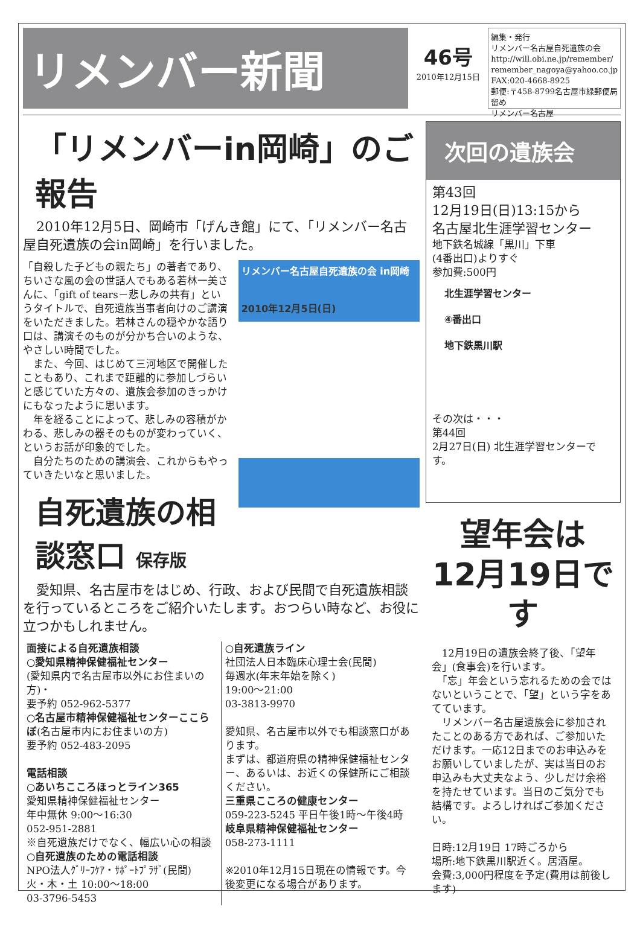リメンバー新聞
46号
2010年12月15日
編集・発行
リメンバー名古屋自死遺族の会
http://will.obi.ne.jp/remember/
remember_nagoya@yahoo.co.jp
FAX:020-4668-8925
郵便:〒458-8799名古屋市緑郵便局留め
リメンバー名古屋
「リメンバーin岡崎」のご報告
　2010年12月5日、岡崎市「げんき館」にて、「リメンバー名古屋自死遺族の会in岡崎」を行いました。
リメンバー名古屋自死遺族の会 in岡崎
2010年12月5日(日)
「自殺した子どもの親たち」の著者であり、ちいさな風の会の世話人でもある若林一美さんに、「gift of tears－悲しみの共有」というタイトルで、自死遺族当事者向けのご講演をいただきました。若林さんの穏やかな語り口は、講演そのものが分かち合いのような、やさしい時間でした。
　また、今回、はじめて三河地区で開催したこともあり、これまで距離的に参加しづらいと感じていた方々の、遺族会参加のきっかけにもなったように思います。
　年を経ることによって、悲しみの容積がかわる、悲しみの器そのものが変わっていく、というお話が印象的でした。
　自分たちのための講演会、これからもやっていきたいなと思いました。
自死遺族の相談窓口 保存版
　愛知県、名古屋市をはじめ、行政、および民間で自死遺族相談を行っているところをご紹介いたします。おつらい時など、お役に立つかもしれません。
面接による自死遺族相談
○愛知県精神保健福祉センター
(愛知県内で名古屋市以外にお住まいの方)・
要予約 052-962-5377
○名古屋市精神保健福祉センターここらぼ(名古屋市内にお住まいの方)
要予約 052-483-2095
電話相談
○あいちこころほっとライン365
愛知県精神保健福祉センター
年中無休 9:00～16:30
052-951-2881
※自死遺族だけでなく、幅広い心の相談
○自死遺族のための電話相談
NPO法人ｸﾞﾘｰﾌｹｱ・ｻﾎﾟｰﾄﾌﾟﾗｻﾞ(民間)
火・木・土 10:00～18:00
03-3796-5453
○自死遺族ライン
社団法人日本臨床心理士会(民間)
毎週水(年末年始を除く)
19:00～21:00
03-3813-9970
愛知県、名古屋市以外でも相談窓口があります。
まずは、都道府県の精神保健福祉センター、あるいは、お近くの保健所にご相談ください。
三重県こころの健康センター
059-223-5245 平日午後1時～午後4時
岐阜県精神保健福祉センター
058-273-1111
※2010年12月15日現在の情報です。今後変更になる場合があります。
次回の遺族会
第43回
12月19日(日)13:15から
名古屋北生涯学習センター
地下鉄名城線「黒川」下車
(4番出口)よりすぐ
参加費:500円
北生涯学習センター
④番出口
地下鉄黒川駅
その次は・・・
第44回
2月27日(日) 北生涯学習センターです。
望年会は
12月19日です
　12月19日の遺族会終了後、「望年会」(食事会)を行います。
　「忘」年会という忘れるための会ではないということで、「望」という字をあてています。
　リメンバー名古屋遺族会に参加されたことのある方であれば、ご参加いただけます。一応12日までのお申込みをお願いしていましたが、実は当日のお申込みも大丈夫なよう、少しだけ余裕を持たせています。当日のご気分でも結構です。よろしければご参加ください。
日時:12月19日 17時ごろから
場所:地下鉄黒川駅近く。居酒屋。
会費:3,000円程度を予定(費用は前後します)